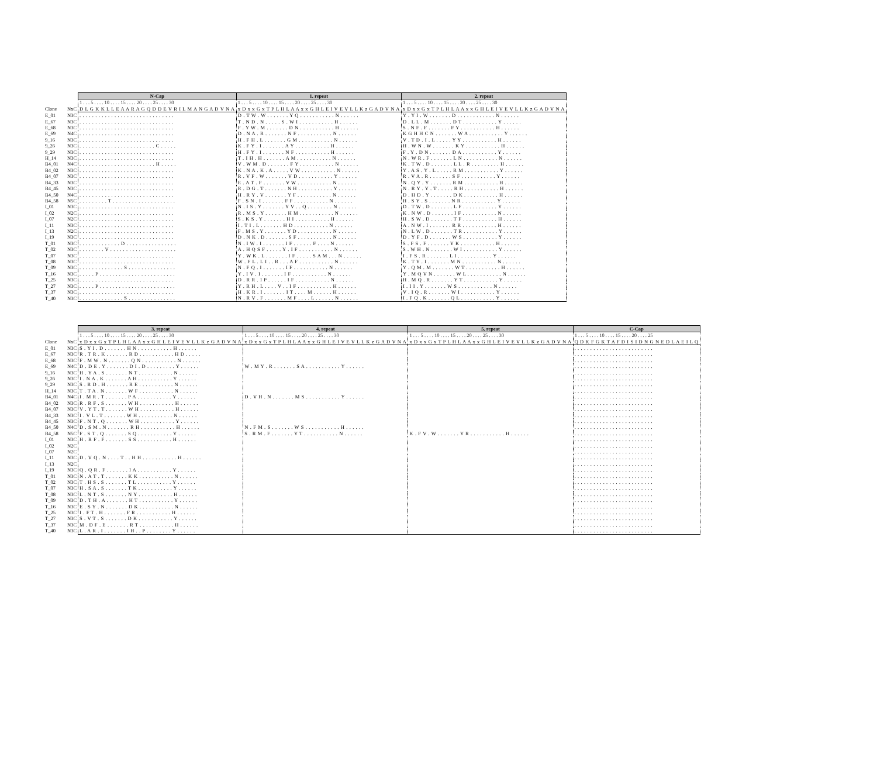| | | N-Cap | 1. repeat | 2. repeat |
| --- | --- | --- | --- | --- |
| | | 1 . . . 5 . . . . 10 . . . . 15 . . . . 20 . . . . 25 . . . . 30 | 1 . . . 5 . . . . 10 . . . . 15 . . . . 20 . . . . 25 . . . . 30 | 1 . . . 5 . . . . 10 . . . . 15 . . . . 20 . . . . 25 . . . . 30 |
| Clone | NxC | D L G K K L L E A A R A G Q D D E V R I L M A N G A D V N A | x D x x G x T P L H L A A x x G H L E I V E V L L K z G A D V N A | x D x x G x T P L H L A A x x G H L E I V E V L L K z G A D V N A |
| E_01 | N3C | . . . . . . . . . . . . . . . . . . . . . . . . . . . . . . | D . T W . W . . . . . . . Y Q . . . . . . . . . . . N . . . . . . | Y . Y I . W . . . . . . . D . . . . . . . . . . . . N . . . . . . |
| E_67 | N3C | . . . . . . . . . . . . . . . . . . . . . . . . . . . . . . | T . N D . N . . . . . S . W I . . . . . . . . . . . H . . . . . . | D . L L . M . . . . . . . D T . . . . . . . . . . . Y . . . . . . |
| E_68 | N3C | . . . . . . . . . . . . . . . . . . . . . . . . . . . . . . | F . Y W . M . . . . . . . D N . . . . . . . . . . . H . . . . . . | S . N F . F . . . . . . . F Y . . . . . . . . . . . H . . . . . . |
| E_69 | N4C | . . . . . . . . . . . . . . . . . . . . . . . . . . . . . . | D . N A . R . . . . . . . N F . . . . . . . . . . . N . . . . . . | K G H H C N . . . . . . . W A . . . . . . . . . . . Y . . . . . . |
| 9_16 | N3C | . . . . . . . . . . . . . . . . . . . . . . . . . . . . . . | H . F H . L . . . . . . . G M . . . . . . . . . . . N . . . . . . | V . T D . I . L . . . . . Y Y . . . . . . . . . . . H . . . . . . |
| 9_26 | N3C | . . . . . . . . . . . . . . . . . . . . . . . . C . . . . . | K . F Y . I . . . . . . . A Y . . . . . . . . . . . H . . . . . . | H . W N . W . . . . . . . K Y . . . . . . . . . . . H . . . . . . |
| 9_29 | N3C | . . . . . . . . . . . . . . . . . . . . . . . . . . . . . . | H . F Y . I . . . . . . . N F . . . . . . . . . . . H . . . . . . | F . Y . D N . . . . . . . D A . . . . . . . . . . . Y . . . . . . |
| H_14 | N3C | . . . . . . . . . . . . . . . . . . . . . . . . . . . . . . | T . I H . H . . . . . . . A M . . . . . . . . . . . N . . . . . . | N . W R . F . . . . . . . L N . . . . . . . . . . . N . . . . . . |
| B4_01 | N4C | . . . . . . . . . . . . . . . . . . . . . . . . H . . . . . | V . W M . D . . . . . . . F Y . . . . . . . . . . . N . . . . . . | K . T W . D . . . . . . . L L . R . . . . . . . . . H . . . . . . |
| B4_02 | N3C | . . . . . . . . . . . . . . . . . . . . . . . . . . . . . . | K . N A . K . A . . . . . V W . . . . . . . . . . . N . . . . . . | Y . A S . Y . L . . . . . R M . . . . . . . . . . . Y . . . . . . |
| B4_07 | N3C | . . . . . . . . . . . . . . . . . . . . . . . . . . . . . . | R . V F . W . . . . . . . V D . . . . . . . . . . . Y . . . . . . | R . V A . R . . . . . . . S F . . . . . . . . . . . Y . . . . . . |
| B4_33 | N3C | . . . . . . . . . . . . . . . . . . . . . . . . . . . . . . | E . A T . F . . . . . . . V W . . . . . . . . . . . N . . . . . . | N . Q Y . Y . . . . . . . R M . . . . . . . . . . . H . . . . . . |
| B4_45 | N3C | . . . . . . . . . . . . . . . . . . . . . . . . . . . . . . | R . D G . T . . . . . . . N H . . . . . . . . . . . Y . . . . . . | N . R Y . Y . T . . . . . R H . . . . . . . . . . . H . . . . . . |
| B4_50 | N4C | . . . . . . . . . . . . . . . . . . . . . . . . . . . . . . | H . R Y . V . . . . . . . Y F . . . . . . . . . . . N . . . . . . | D . H D . Y . . . . . . . D K . . . . . . . . . . . H . . . . . . |
| B4_58 | N5C | . . . . . . . . . T . . . . . . . . . . . . . . . . . . . . | F . S N . I . . . . . . . F F . . . . . . . . . . . N . . . . . . | H . S Y . S . . . . . . . N R . . . . . . . . . . . Y . . . . . . |
| I_01 | N3C | . . . . . . . . . . . . . . . . . . . . . . . . . . . . . . | N . I S . Y . . . . . . . Y V . . Q . . . . . . . . N . . . . . . | D . T W . D . . . . . . . L F . . . . . . . . . . . Y . . . . . . |
| I_02 | N2C | . . . . . . . . . . . . . . . . . . . . . . . . . . . . . . | R . M S . Y . . . . . . . H M . . . . . . . . . . . N . . . . . . | K . N W . D . . . . . . . I F . . . . . . . . . . . N . . . . . . |
| I_07 | N2C | . . . . . . . . . . . . . . . . . . . . . . . . . . . . . . | S . K S . Y . . . . . . . H I . . . . . . . . . . . H . . . . . . | H . S W . D . . . . . . . T F . . . . . . . . . . . H . . . . . . |
| I_11 | N3C | . . . . . . . . . . . . . . . . . . . . . . . . . . . . . . | I . T I . L . . . . . . . H D . . . . . . . . . . . N . . . . . . | A . N W . I . . . . . . . R R . . . . . . . . . . . H . . . . . . |
| I_13 | N2C | . . . . . . . . . . . . . . . . . . . . . . . . . . . . . . | F . M S . Y . . . . . . . Y D . . . . . . . . . . . N . . . . . . | N . L W . D . . . . . . . T R . . . . . . . . . . . Y . . . . . . |
| I_19 | N3C | . . . . . . . . . . . . . . . . . . . . . . . . . . . . . . | D . N K . D . . . . . . . S F . . . . . . . . . . . N . . . . . . | D . Y F . D . . . . . . . W S . . . . . . . . . . . Y . . . . . . |
| T_01 | N3C | . . . . . . . . . . . . . D . . . . . . . . . . . . . . . . | N . I W . I . . . . . . . I F . . . . . . F . . . . N . . . . . . | S . F S . F . . . . . . . Y K . . . . . . . . . . . H . . . . . . |
| T_02 | N3C | . . . . . . . . V . . . . . . . . . . . . . . . . . . . . . | A . H Q S F . . . . . Y . I F . . . . . . . . . . . N . . . . . . | S . W H . N . . . . . . . W I . . . . . . . . . . . Y . . . . . . |
| T_07 | N3C | . . . . . . . . . . . . . . . . . . . . . . . . . . . . . . | Y . W K . L . . . . . . . I F . . . . . S A M . . . N . . . . . . | I . F S . R . . . . . . . L I . . . . . . . . . . . Y . . . . . . |
| T_08 | N3C | . . . . . . . . . . . . . . . . . . . . . . . . . . . . . . | W . F L . L I . . R . . . A F . . . . . . . . . . . N . . . . . . | K . T Y . I . . . . . . . M N . . . . . . . . . . . N . . . . . . |
| T_09 | N3C | . . . . . . . . . . . . . . S . . . . . . . . . . . . . . . | N . F Q . I . . . . . . . I F . . . . . . . . . . . N . . . . . . | Y . Q M . M . . . . . . . W T . . . . . . . . . . . H . . . . . . |
| T_16 | N3C | . . . . . P . . . . . . . . . . . . . . . . . . . . . . . . | Y . I V . I . . . . . . . I F . . . . . . . . . . . N . . . . . . | Y . M Q V N . . . . . . . W L . . . . . . . . . . . N . . . . . . |
| T_25 | N3C | . . . . . . . . . . . . . . . . . . . . . . . . . . . . . . | D . R R . I P . . . . . . I F . . . . . . . . . . . N . . . . . . | H . M Q . R . . . . . . . Y T . . . . . . . . . . . Y . . . . . . |
| T_27 | N3C | . . . . . P . . . . . . . . . . . . . . . . . . . . . . . . | Y . R H . L . . . . V . . I F . . . . . . . . . . . H . . . . . . | I . I I . Y . . . . . . . W S . . . . . . . . . . . N . . . . . . |
| T_37 | N3C | . . . . . . . . . . . . . . . . . . . . . . . . . . . . . . | H . K R . I . . . . . . . I T . . . . M . . . . . . H . . . . . . | V . I Q . R . . . . . . . W I . . . . . . . . . . . Y . . . . . . |
| T_40 | N3C | . . . . . . . . . . . . . . S . . . . . . . . . . . . . . . | N . R V . F . . . . . . . M F . . . . L . . . . . . N . . . . . . | I . F Q . K . . . . . . . Q L . . . . . . . . . . . Y . . . . . . |
| | | 3. repeat | 4. repeat | 5. repeat | C-Cap |
| --- | --- | --- | --- | --- | --- |
| | | 1 . . . 5 . . . . 10 . . . . 15 . . . . 20 . . . . 25 . . . . 30 | 1 . . . 5 . . . . 10 . . . . 15 . . . . 20 . . . . 25 . . . . 30 | 1 . . . 5 . . . . 10 . . . . 15 . . . . 20 . . . . 25 . . . . 30 | 1 . . . 5 . . . . 10 . . . . 15 . . . . 20 . . . . 25 |
| Clone | NxC | x D x x G x T P L H L A A x x G H L E I V E V L L K z G A D V N A | x D x x G x T P L H L A A x x G H L E I V E V L L K z G A D V N A | x D x x G x T P L H L A A x x G H L E I V E V L L K z G A D V N A | Q D K F G K T A F D I S I D N G N E D L A E I L Q |
| E_01 | N3C | S . Y I . D . . . . . . . H N . . . . . . . . . . . H . . . . . . | | | . . . . . . . . . . . . . . . . . . . . . . . . . |
| E_67 | N3C | R . T R . K . . . . . . . R D . . . . . . . . . . . H D . . . . . | | | . . . . . . . . . . . . . . . . . . . . . . . . . |
| E_68 | N3C | F . M W . N . . . . . . . Q N . . . . . . . . . . . N . . . . . . | | | . . . . . . . . . . . . . . . . . . . . . . . . . |
| E_69 | N4C | D . D E . Y . . . . . . . D I . D . . . . . . . . . Y . . . . . . | W . M Y . R . . . . . . . S A . . . . . . . . . . . Y . . . . . . | | . . . . . . . . . . . . . . . . . . . . . . . . . |
| 9_16 | N3C | H . Y A . S . . . . . . . N T . . . . . . . . . . . N . . . . . . | | | . . . . . . . . . . . . . . . . . . . . . . . . . |
| 9_26 | N3C | I . N A . K . . . . . . . A H . . . . . . . . . . . Y . . . . . . | | | . . . . . . . . . . . . . . . . . . . . . . . . . |
| 9_29 | N3C | S . R D . H . . . . . . . R E . . . . . . . . . . . N . . . . . . | | | . . . . . . . . . . . . . . . . . . . . . . . . . |
| H_14 | N3C | T . T A . N . . . . . . . W F . . . . . . . . . . . N . . . . . . | | | . . . . . . . . . . . . . . . . . . . . . . . . . |
| B4_01 | N4C | I . M R . T . . . . . . . P A . . . . . . . . . . . Y . . . . . . | D . V H . N . . . . . . . M S . . . . . . . . . . . Y . . . . . . | | . . . . . . . . . . . . . . . . . . . . . . . . . |
| B4_02 | N3C | R . R F . S . . . . . . . W H . . . . . . . . . . . H . . . . . . | | | . . . . . . . . . . . . . . . . . . . . . . . . . |
| B4_07 | N3C | V . Y T . T . . . . . . . W H . . . . . . . . . . . H . . . . . . | | | . . . . . . . . . . . . . . . . . . . . . . . . . |
| B4_33 | N3C | I . V L . T . . . . . . . W H . . . . . . . . . . . N . . . . . . | | | . . . . . . . . . . . . . . . . . . . . . . . . . |
| B4_45 | N3C | F . N T . Q . . . . . . . W H . . . . . . . . . . . Y . . . . . . | | | . . . . . . . . . . . . . . . . . . . . . . . . . |
| B4_50 | N4C | D . S M . N . . . . . . . R H . . . . . . . . . . . H . . . . . . | N . F M . S . . . . . . . W S . . . . . . . . . . . H . . . . . . | | . . . . . . . . . . . . . . . . . . . . . . . . . |
| B4_58 | N5C | F . S T . Q . . . . . . . S Q . . . . . . . . . . . Y . . . . . . | S . R M . F . . . . . . . Y T . . . . . . . . . . . N . . . . . . | K . F V . W . . . . . . . Y R . . . . . . . . . . . H . . . . . . | . . . . . . . . . . . . . . . . . . . . . . . . . |
| I_01 | N3C | H . R F . F . . . . . . . S S . . . . . . . . . . . H . . . . . . | | | . . . . . . . . . . . . . . . . . . . . . . . . . |
| I_02 | N2C | | | | . . . . . . . . . . . . . . . . . . . . . . . . . |
| I_07 | N2C | | | | . . . . . . . . . . . . . . . . . . . . . . . . . |
| I_11 | N3C | D . V Q . N . . . . T . . H H . . . . . . . . . . . H . . . . . . | | | . . . . . . . . . . . . . . . . . . . . . . . . . |
| I_13 | N2C | | | | . . . . . . . . . . . . . . . . . . . . . . . . . |
| I_19 | N3C | Q . Q R . F . . . . . . . I A . . . . . . . . . . . Y . . . . . . | | | . . . . . . . . . . . . . . . . . . . . . . . . . |
| T_01 | N3C | N . A T . T . . . . . . . K K . . . . . . . . . . . N . . . . . . | | | . . . . . . . . . . . . . . . . . . . . . . . . . |
| T_02 | N3C | T . H S . S . . . . . . . T L . . . . . . . . . . . Y . . . . . . | | | . . . . . . . . . . . . . . . . . . . . . . . . . |
| T_07 | N3C | H . S A . S . . . . . . . T K . . . . . . . . . . . Y . . . . . . | | | . . . . . . . . . . . . . . . . . . . . . . . . . |
| T_08 | N3C | L . N T . S . . . . . . . N Y . . . . . . . . . . . H . . . . . . | | | . . . . . . . . . . . . . . . . . . . . . . . . . |
| T_09 | N3C | D . T H . A . . . . . . . H T . . . . . . . . . . . Y . . . . . . | | | . . . . . . . . . . . . . . . . . . . . . . . . . |
| T_16 | N3C | E . S Y . N . . . . . . . D K . . . . . . . . . . . N . . . . . . | | | . . . . . . . . . . . . . . . . . . . . . . . . . |
| T_25 | N3C | I . F T . H . . . . . . . F R . . . . . . . . . . . H . . . . . . | | | . . . . . . . . . . . . . . . . . . . . . . . . . |
| T_27 | N3C | S . V T . S . . . . . . . D K . . . . . . . . . . . Y . . . . . . | | | . . . . . . . . . . . . . . . . . . . . . . . . . |
| T_37 | N3C | M . D F . E . . . . . . . R T . . . . . . . . . . . H . . . . . . | | | . . . . . . . . . . . . . . . . . . . . . . . . . |
| T_40 | N3C | L . A R . I . . . . . . . I H . . P . . . . . . . . Y . . . . . . | | | . . . . . . . . . . . . . . . . . . . . . . . . . |